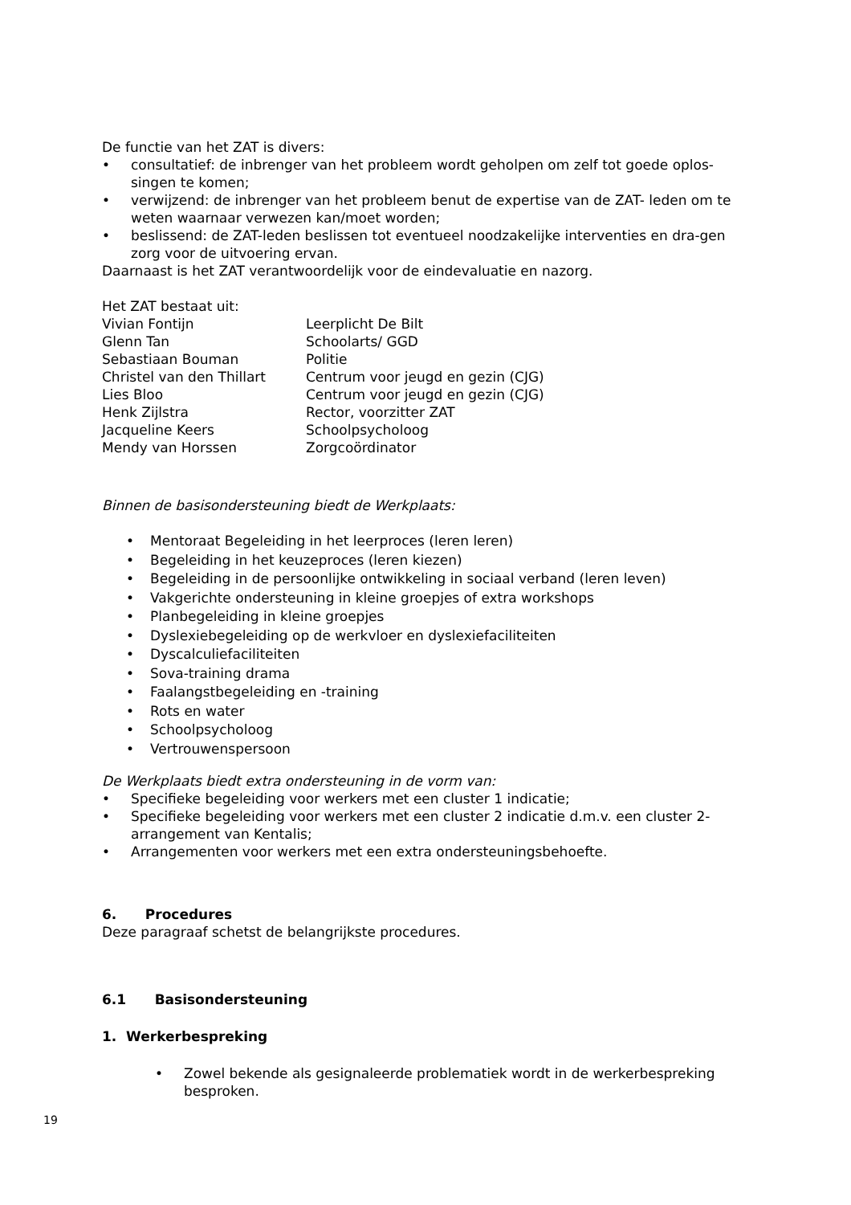De functie van het ZAT is divers:
• consultatief: de inbrenger van het probleem wordt geholpen om zelf tot goede oplos-singen te komen;
• verwijzend: de inbrenger van het probleem benut de expertise van de ZAT- leden om te weten waarnaar verwezen kan/moet worden;
• beslissend: de ZAT-leden beslissen tot eventueel noodzakelijke interventies en dra-gen zorg voor de uitvoering ervan.
Daarnaast is het ZAT verantwoordelijk voor de eindevaluatie en nazorg.
Het ZAT bestaat uit:
| Vivian Fontijn | Leerplicht De Bilt |
| Glenn Tan | Schoolarts/ GGD |
| Sebastiaan Bouman | Politie |
| Christel van den Thillart | Centrum voor jeugd en gezin (CJG) |
| Lies Bloo | Centrum voor jeugd en gezin (CJG) |
| Henk Zijlstra | Rector, voorzitter ZAT |
| Jacqueline Keers | Schoolpsycholoog |
| Mendy van Horssen | Zorgcoördinator |
Binnen de basisondersteuning biedt de Werkplaats:
• Mentoraat Begeleiding in het leerproces (leren leren)
• Begeleiding in het keuzeproces (leren kiezen)
• Begeleiding in de persoonlijke ontwikkeling in sociaal verband (leren leven)
• Vakgerichte ondersteuning in kleine groepjes of extra workshops
• Planbegeleiding in kleine groepjes
• Dyslexiebegeleiding op de werkvloer en dyslexiefaciliteiten
• Dyscalculiefaciliteiten
• Sova-training drama
• Faalangstbegeleiding en -training
• Rots en water
• Schoolpsycholoog
• Vertrouwenspersoon
De Werkplaats biedt extra ondersteuning in de vorm van:
• Specifieke begeleiding voor werkers met een cluster 1 indicatie;
• Specifieke begeleiding voor werkers met een cluster 2 indicatie d.m.v. een cluster 2-arrangement van Kentalis;
• Arrangementen voor werkers met een extra ondersteuningsbehoefte.
6. Procedures
Deze paragraaf schetst de belangrijkste procedures.
6.1 Basisondersteuning
1. Werkerbespreking
• Zowel bekende als gesignaleerde problematiek wordt in de werkerbespreking besproken.
19